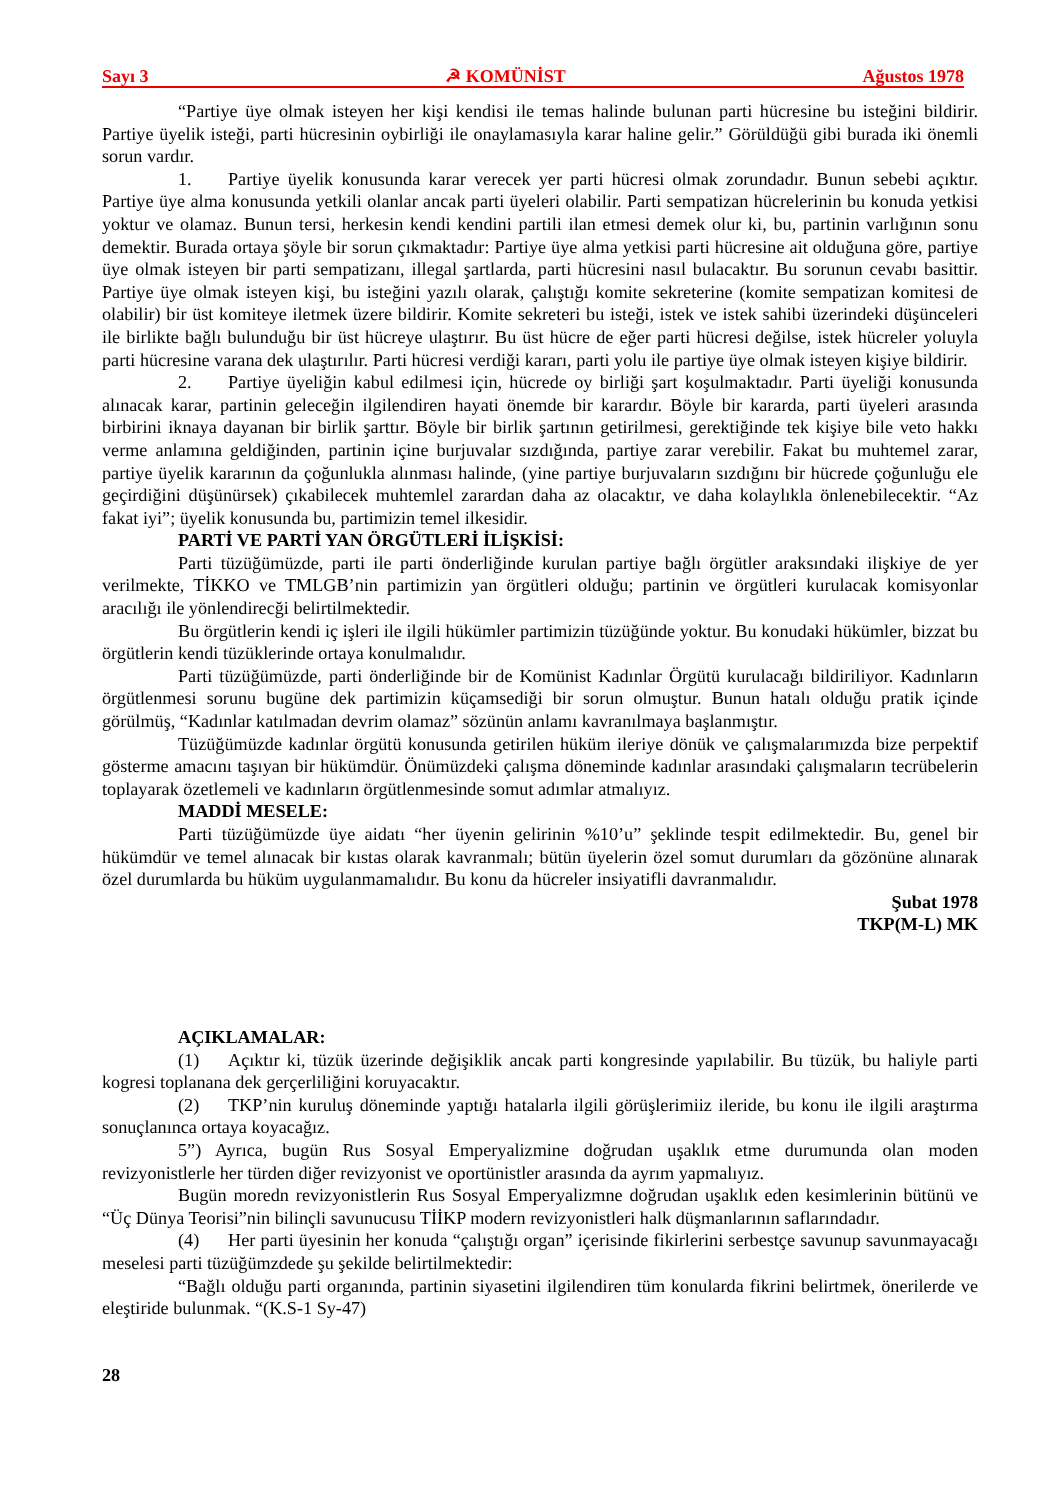Sayı 3 ☭ KOMÜNİST Ağustos 1978
“Partiye üye olmak isteyen her kişi kendisi ile temas halinde bulunan parti hücresine bu isteğini bildirir. Partiye üyelik isteği, parti hücresinin oybirliği ile onaylamasıyla karar haline gelir.” Görüldüğü gibi burada iki önemli sorun vardır.
1. Partiye üyelik konusunda karar verecek yer parti hücresi olmak zorundadır. Bunun sebebi açıktır. Partiye üye alma konusunda yetkili olanlar ancak parti üyeleri olabilir. Parti sempatizan hücrelerinin bu konuda yetkisi yoktur ve olamaz. Bunun tersi, herkesin kendi kendini partili ilan etmesi demek olur ki, bu, partinin varlığının sonu demektir. Burada ortaya şöyle bir sorun çıkmaktadır: Partiye üye alma yetkisi parti hücresine ait olduğuna göre, partiye üye olmak isteyen bir parti sempatizanı, illegal şartlarda, parti hücresini nasıl bulacaktır. Bu sorunun cevabı basittir. Partiye üye olmak isteyen kişi, bu isteğini yazılı olarak, çalıştığı komite sekreterine (komite sempatizan komitesi de olabilir) bir üst komiteye iletmek üzere bildirir. Komite sekreteri bu isteği, istek ve istek sahibi üzerindeki düşünceleri ile birlikte bağlı bulunduğu bir üst hücreye ulaştırır. Bu üst hücre de eğer parti hücresi değilse, istek hücreler yoluyla parti hücresine varana dek ulaştırılır. Parti hücresi verdiği kararı, parti yolu ile partiye üye olmak isteyen kişiye bildirir.
2. Partiye üyeliğin kabul edilmesi için, hücrede oy birliği şart koşulmaktadır. Parti üyeliği konusunda alınacak karar, partinin geleceğin ilgilendiren hayati önemde bir karardır. Böyle bir kararda, parti üyeleri arasında birbirini iknaya dayanan bir birlik şarttır. Böyle bir birlik şartının getirilmesi, gerektiğinde tek kişiye bile veto hakkı verme anlamına geldiğinden, partinin içine burjuvalar sızdığında, partiye zarar verebilir. Fakat bu muhtemel zarar, partiye üyelik kararının da çoğunlukla alınması halinde, (yine partiye burjuvaların sızdığını bir hücrede çoğunluğu ele geçirdiğini düşünürsek) çıkabilecek muhtemlel zarardan daha az olacaktır, ve daha kolaylıkla önlenebilecektir. “Az fakat iyi”; üyelik konusunda bu, partimizin temel ilkesidir.
PARTİ VE PARTİ YAN ÖRGÜTLERİ İLİŞKİSİ:
Parti tüzüğümüzde, parti ile parti önderliğinde kurulan partiye bağlı örgütler araksındaki ilişkiye de yer verilmekte, TİKKO ve TMLGB’nin partimizin yan örgütleri olduğu; partinin ve örgütleri kurulacak komisyonlar aracılığı ile yönlendirecği belirtilmektedir.
Bu örgütlerin kendi iç işleri ile ilgili hükümler partimizin tüzüğünde yoktur. Bu konudaki hükümler, bizzat bu örgütlerin kendi tüzüklerinde ortaya konulmalıdır.
Parti tüzüğümüzde, parti önderliğinde bir de Komünist Kadınlar Örgütü kurulacağı bildiriliyor. Kadınların örgütlenmesi sorunu bugüne dek partimizin küçamsediği bir sorun olmuştur. Bunun hatalı olduğu pratik içinde görülmüş, “Kadınlar katılmadan devrim olamaz” sözünün anlamı kavranılmaya başlanmıştır.
Tüzüğümüzde kadınlar örgütü konusunda getirilen hüküm ileriye dönük ve çalışmalarımızda bize perpektif gösterme amacını taşıyan bir hükümdür. Önümüzdeki çalışma döneminde kadınlar arasındaki çalışmaların tecrübelerin toplayarak özetlemeli ve kadınların örgütlenmesinde somut adımlar atmalıyız.
MADDİ MESELE:
Parti tüzüğümüzde üye aidatı “her üyenin gelirinin %10’u” şeklinde tespit edilmektedir. Bu, genel bir hükümdür ve temel alınacak bir kıstas olarak kavranmalı; bütün üyelerin özel somut durumları da gözönüne alınarak özel durumlarda bu hüküm uygulanmamalıdır. Bu konu da hücreler insiyatifli davranmalıdır.
Şubat 1978
TKP(M-L) MK
AÇIKLAMALAR:
(1) Açıktır ki, tüzük üzerinde değişiklik ancak parti kongresinde yapılabilir. Bu tüzük, bu haliyle parti kogresi toplanana dek gerçerliliğini koruyacaktır.
(2) TKP’nin kuruluş döneminde yaptığı hatalarla ilgili görüşlerimiiz ileride, bu konu ile ilgili araştırma sonuçlanınca ortaya koyacağız.
5”) Ayrıca, bugün Rus Sosyal Emperyalizmine doğrudan uşaklık etme durumunda olan moden revizyonistlerle her türden diğer revizyonist ve oportünistler arasında da ayrım yapmalıyız.
Bugün moredn revizyonistlerin Rus Sosyal Emperyalizmne doğrudan uşaklık eden kesimlerinin bütünü ve “Üç Dünya Teorisi”nin bilinçli savunucusu TİİKP modern revizyonistleri halk düşmanlarının saflarındadır.
(4) Her parti üyesinin her konuda “çalıştığı organ” içerisinde fikirlerini serbestçe savunup savunmayacağı meselesi parti tüzüğümzdede şu şekilde belirtilmektedir:
“Bağlı olduğu parti organında, partinin siyasetini ilgilendiren tüm konularda fikrini belirtmek, önerilerde ve eleştiride bulunmak. “(K.S-1 Sy-47)
28